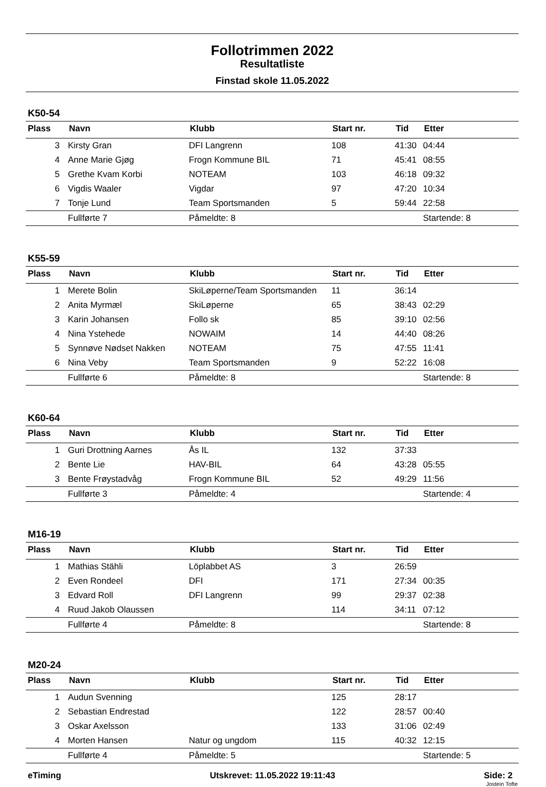Follotrimmen 2022
Resultatliste
Finstad skole 11.05.2022
K50-54
| Plass | Navn | Klubb | Start nr. | Tid | Etter |
| --- | --- | --- | --- | --- | --- |
| 3 | Kirsty Gran | DFI Langrenn | 108 | 41:30 | 04:44 |
| 4 | Anne Marie Gjøg | Frogn Kommune BIL | 71 | 45:41 | 08:55 |
| 5 | Grethe Kvam Korbi | NOTEAM | 103 | 46:18 | 09:32 |
| 6 | Vigdis Waaler | Vigdar | 97 | 47:20 | 10:34 |
| 7 | Tonje Lund | Team Sportsmanden | 5 | 59:44 | 22:58 |
| | Fullførte 7 | Påmeldte: 8 | | | Startende: 8 |
K55-59
| Plass | Navn | Klubb | Start nr. | Tid | Etter |
| --- | --- | --- | --- | --- | --- |
| 1 | Merete Bolin | SkiLøperne/Team Sportsmanden | 11 | 36:14 | |
| 2 | Anita Myrmæl | SkiLøperne | 65 | 38:43 | 02:29 |
| 3 | Karin Johansen | Follo sk | 85 | 39:10 | 02:56 |
| 4 | Nina Ystehede | NOWAIM | 14 | 44:40 | 08:26 |
| 5 | Synnøve Nødset Nakken | NOTEAM | 75 | 47:55 | 11:41 |
| 6 | Nina Veby | Team Sportsmanden | 9 | 52:22 | 16:08 |
| | Fullførte 6 | Påmeldte: 8 | | | Startende: 8 |
K60-64
| Plass | Navn | Klubb | Start nr. | Tid | Etter |
| --- | --- | --- | --- | --- | --- |
| 1 | Guri Drottning Aarnes | Ås IL | 132 | 37:33 | |
| 2 | Bente Lie | HAV-BIL | 64 | 43:28 | 05:55 |
| 3 | Bente Frøystadvåg | Frogn Kommune BIL | 52 | 49:29 | 11:56 |
| | Fullførte 3 | Påmeldte: 4 | | | Startende: 4 |
M16-19
| Plass | Navn | Klubb | Start nr. | Tid | Etter |
| --- | --- | --- | --- | --- | --- |
| 1 | Mathias Stähli | Löplabbet AS | 3 | 26:59 | |
| 2 | Even Rondeel | DFI | 171 | 27:34 | 00:35 |
| 3 | Edvard Roll | DFI Langrenn | 99 | 29:37 | 02:38 |
| 4 | Ruud Jakob Olaussen | | 114 | 34:11 | 07:12 |
| | Fullførte 4 | Påmeldte: 8 | | | Startende: 8 |
M20-24
| Plass | Navn | Klubb | Start nr. | Tid | Etter |
| --- | --- | --- | --- | --- | --- |
| 1 | Audun Svenning | | 125 | 28:17 | |
| 2 | Sebastian Endrestad | | 122 | 28:57 | 00:40 |
| 3 | Oskar Axelsson | | 133 | 31:06 | 02:49 |
| 4 | Morten Hansen | Natur og ungdom | 115 | 40:32 | 12:15 |
| | Fullførte 4 | Påmeldte: 5 | | | Startende: 5 |
eTiming Utskrevet: 11.05.2022 19:11:43 Side: 2
Jostein Tofte